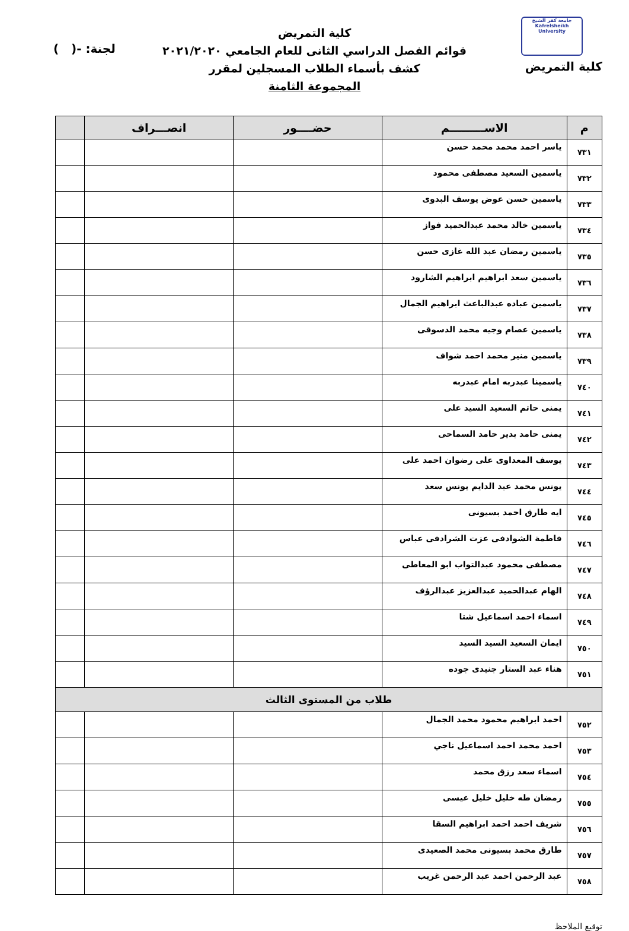جامعة كفر الشيخ
Kafrelsheikh University
لجنة: -( )
كلية التمريض
كلية التمريض
قوائم الفصل الدراسي الثانى للعام الجامعي ٢٠٢١/٢٠٢٠
كشف بأسماء الطلاب المسجلين لمقرر
المجموعة الثامنة
| م | الاســـــــــم | حضــــور | انصـــراف | |
| --- | --- | --- | --- | --- |
| ٧٣١ | ياسر احمد محمد محمد حسن | | | |
| ٧٣٢ | ياسمين السعيد مصطفى محمود | | | |
| ٧٣٣ | ياسمين حسن عوض يوسف البدوى | | | |
| ٧٣٤ | ياسمين خالد محمد عبدالحميد فواز | | | |
| ٧٣٥ | ياسمين رمضان عبد الله غازى حسن | | | |
| ٧٣٦ | ياسمين سعد ابراهيم ابراهيم الشارود | | | |
| ٧٣٧ | ياسمين عباده عبدالباعث ابراهيم الجمال | | | |
| ٧٣٨ | ياسمين عصام وجيه محمد الدسوقى | | | |
| ٧٣٩ | ياسمين منير محمد احمد شواف | | | |
| ٧٤٠ | ياسمينا عبدربه امام عبدربه | | | |
| ٧٤١ | يمنى حاتم السعيد السيد على | | | |
| ٧٤٢ | يمنى حامد بدير حامد السماحى | | | |
| ٧٤٣ | يوسف المعداوى على رضوان احمد على | | | |
| ٧٤٤ | يونس محمد عبد الدايم يونس سعد | | | |
| ٧٤٥ | ايه طارق احمد بسيونى | | | |
| ٧٤٦ | فاطمة الشوادفى عزت الشرادفى عباس | | | |
| ٧٤٧ | مصطفى محمود عبدالتواب ابو المعاطى | | | |
| ٧٤٨ | الهام عبدالحميد عبدالعزيز عبدالرؤف | | | |
| ٧٤٩ | اسماء احمد اسماعيل شتا | | | |
| ٧٥٠ | ايمان السعيد السيد السيد | | | |
| ٧٥١ | هناء عبد الستار جنيدى جوده | | | |
| طلاب من المستوى الثالث | | | | |
| ٧٥٢ | احمد ابراهيم محمود محمد الجمال | | | |
| ٧٥٣ | احمد محمد احمد اسماعيل ناجي | | | |
| ٧٥٤ | اسماء سعد رزق محمد | | | |
| ٧٥٥ | رمضان طه خليل خليل عيسى | | | |
| ٧٥٦ | شريف احمد احمد ابراهيم السقا | | | |
| ٧٥٧ | طارق محمد بسيونى محمد الصعيدى | | | |
| ٧٥٨ | عبد الرحمن احمد عبد الرحمن غريب | | | |
توقيع الملاحظ